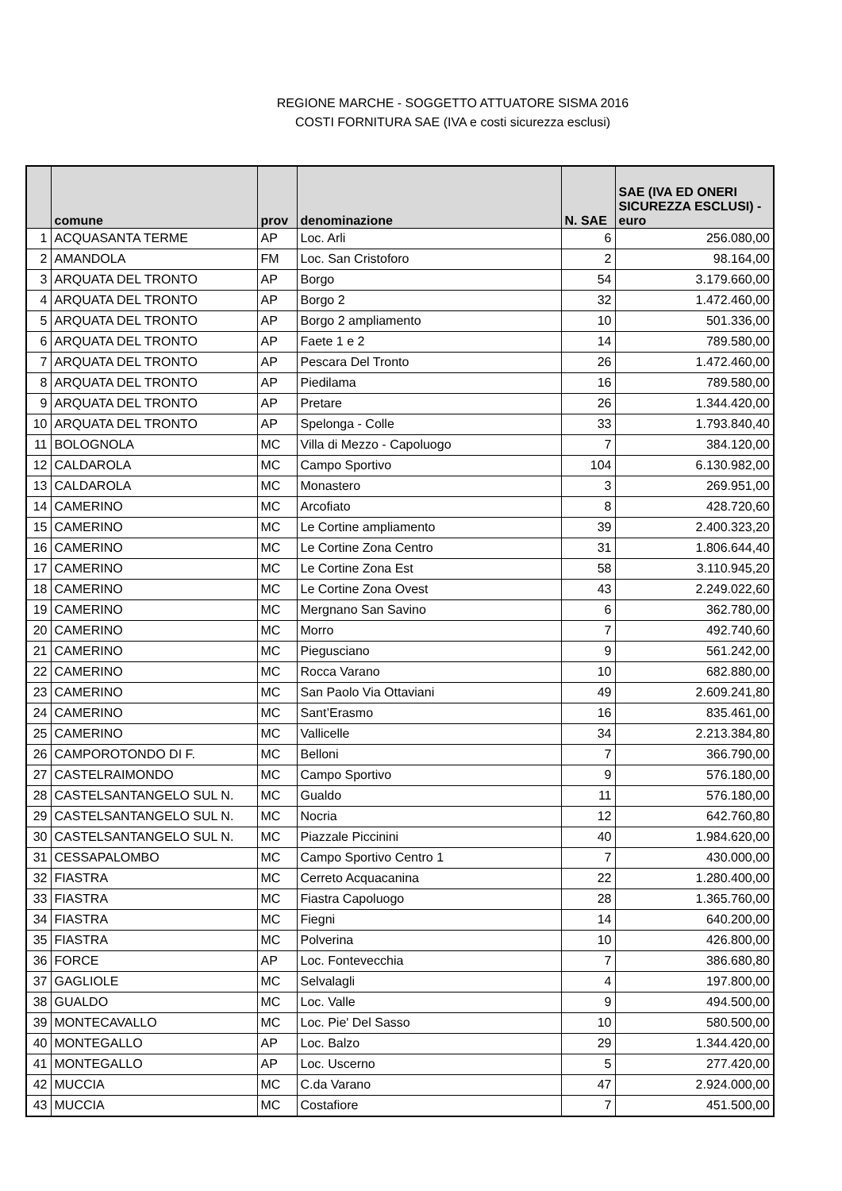REGIONE MARCHE - SOGGETTO ATTUATORE SISMA 2016
COSTI FORNITURA SAE (IVA e costi sicurezza esclusi)
| | comune | prov | denominazione | N. SAE | SAE (IVA ED ONERI SICUREZZA ESCLUSI) - euro |
| --- | --- | --- | --- | --- | --- |
| 1 | ACQUASANTA TERME | AP | Loc. Arli | 6 | 256.080,00 |
| 2 | AMANDOLA | FM | Loc. San Cristoforo | 2 | 98.164,00 |
| 3 | ARQUATA DEL TRONTO | AP | Borgo | 54 | 3.179.660,00 |
| 4 | ARQUATA DEL TRONTO | AP | Borgo 2 | 32 | 1.472.460,00 |
| 5 | ARQUATA DEL TRONTO | AP | Borgo 2 ampliamento | 10 | 501.336,00 |
| 6 | ARQUATA DEL TRONTO | AP | Faete 1 e 2 | 14 | 789.580,00 |
| 7 | ARQUATA DEL TRONTO | AP | Pescara Del Tronto | 26 | 1.472.460,00 |
| 8 | ARQUATA DEL TRONTO | AP | Piedilama | 16 | 789.580,00 |
| 9 | ARQUATA DEL TRONTO | AP | Pretare | 26 | 1.344.420,00 |
| 10 | ARQUATA DEL TRONTO | AP | Spelonga - Colle | 33 | 1.793.840,40 |
| 11 | BOLOGNOLA | MC | Villa di Mezzo - Capoluogo | 7 | 384.120,00 |
| 12 | CALDAROLA | MC | Campo Sportivo | 104 | 6.130.982,00 |
| 13 | CALDAROLA | MC | Monastero | 3 | 269.951,00 |
| 14 | CAMERINO | MC | Arcofiato | 8 | 428.720,60 |
| 15 | CAMERINO | MC | Le Cortine ampliamento | 39 | 2.400.323,20 |
| 16 | CAMERINO | MC | Le Cortine Zona Centro | 31 | 1.806.644,40 |
| 17 | CAMERINO | MC | Le Cortine Zona Est | 58 | 3.110.945,20 |
| 18 | CAMERINO | MC | Le Cortine Zona Ovest | 43 | 2.249.022,60 |
| 19 | CAMERINO | MC | Mergnano San Savino | 6 | 362.780,00 |
| 20 | CAMERINO | MC | Morro | 7 | 492.740,60 |
| 21 | CAMERINO | MC | Piegusciano | 9 | 561.242,00 |
| 22 | CAMERINO | MC | Rocca Varano | 10 | 682.880,00 |
| 23 | CAMERINO | MC | San Paolo Via Ottaviani | 49 | 2.609.241,80 |
| 24 | CAMERINO | MC | Sant’Erasmo | 16 | 835.461,00 |
| 25 | CAMERINO | MC | Vallicelle | 34 | 2.213.384,80 |
| 26 | CAMPOROTONDO DI F. | MC | Belloni | 7 | 366.790,00 |
| 27 | CASTELRAIMONDO | MC | Campo Sportivo | 9 | 576.180,00 |
| 28 | CASTELSANTANGELO SUL N. | MC | Gualdo | 11 | 576.180,00 |
| 29 | CASTELSANTANGELO SUL N. | MC | Nocria | 12 | 642.760,80 |
| 30 | CASTELSANTANGELO SUL N. | MC | Piazzale Piccinini | 40 | 1.984.620,00 |
| 31 | CESSAPALOMBO | MC | Campo Sportivo Centro 1 | 7 | 430.000,00 |
| 32 | FIASTRA | MC | Cerreto Acquacanina | 22 | 1.280.400,00 |
| 33 | FIASTRA | MC | Fiastra Capoluogo | 28 | 1.365.760,00 |
| 34 | FIASTRA | MC | Fiegni | 14 | 640.200,00 |
| 35 | FIASTRA | MC | Polverina | 10 | 426.800,00 |
| 36 | FORCE | AP | Loc. Fontevecchia | 7 | 386.680,80 |
| 37 | GAGLIOLE | MC | Selvalagli | 4 | 197.800,00 |
| 38 | GUALDO | MC | Loc. Valle | 9 | 494.500,00 |
| 39 | MONTECAVALLO | MC | Loc. Pie' Del Sasso | 10 | 580.500,00 |
| 40 | MONTEGALLO | AP | Loc. Balzo | 29 | 1.344.420,00 |
| 41 | MONTEGALLO | AP | Loc. Uscerno | 5 | 277.420,00 |
| 42 | MUCCIA | MC | C.da Varano | 47 | 2.924.000,00 |
| 43 | MUCCIA | MC | Costafiore | 7 | 451.500,00 |